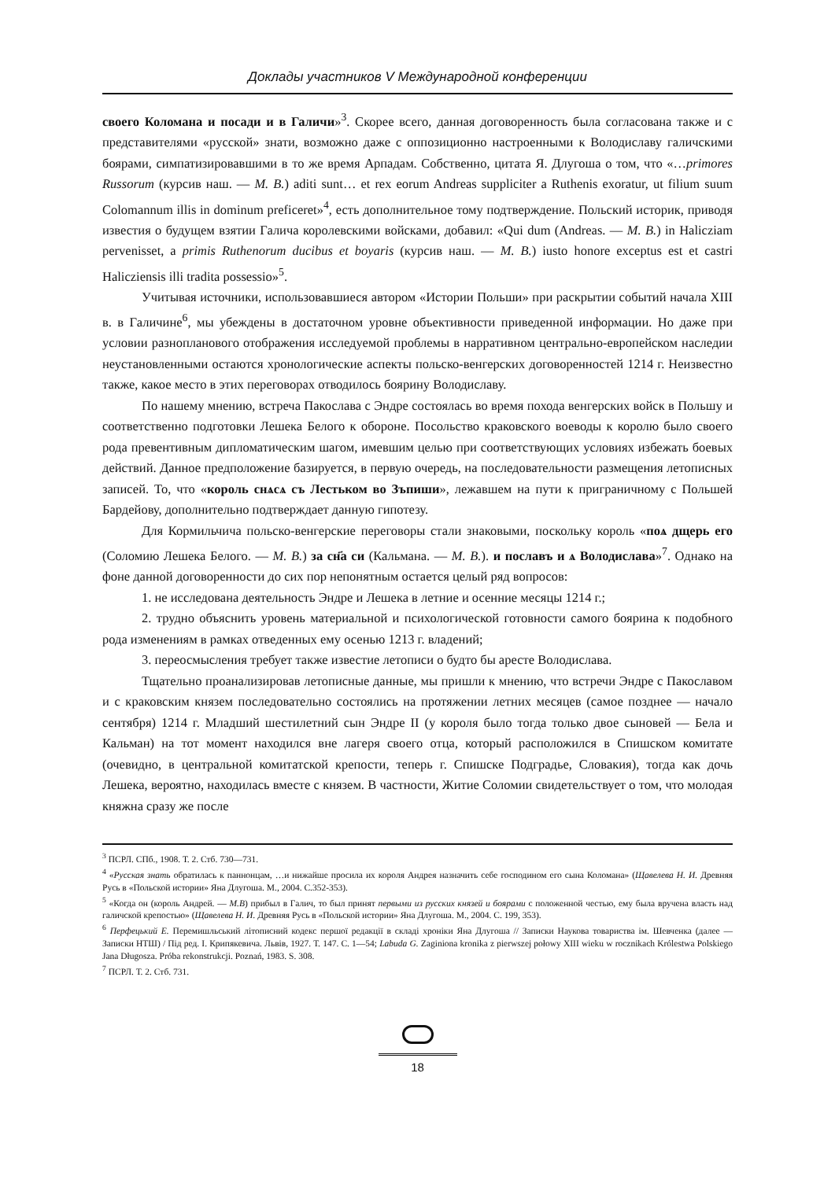Доклады участников V Международной конференции
своего Коломана и посади и в Галичи»<sup>3</sup>. Скорее всего, данная договоренность была согласована также и с представителями «русской» знати, возможно даже с оппозиционно настроенными к Володиславу галичскими боярами, симпатизировавшими в то же время Арпадам. Собственно, цитата Я. Длугоша о том, что «…primores Russorum (курсив наш. — М. В.) aditi sunt… et rex eorum Andreas suppliciter a Ruthenis exoratur, ut filium suum Colomannum illis in dominum preficeret»<sup>4</sup>, есть дополнительное тому подтверждение. Польский историк, приводя известия о будущем взятии Галича королевскими войсками, добавил: «Qui dum (Andreas. — М. В.) in Haliczіam pervenisset, a primis Ruthenorum ducibus et boyaris (курсив наш. — М. В.) iusto honore exceptus est et castri Haliczіensis illi tradita possessio»<sup>5</sup>.
Учитывая источники, использовавшиеся автором «Истории Польши» при раскрытии событий начала XIII в. в Галичине<sup>6</sup>, мы убеждены в достаточном уровне объективности приведенной информации. Но даже при условии разнопланового отображения исследуемой проблемы в нарративном центрально-европейском наследии неустановленными остаются хронологические аспекты польско-венгерских договоренностей 1214 г. Неизвестно также, какое место в этих переговорах отводилось боярину Володиславу.
По нашему мнению, встреча Пакослава с Эндре состоялась во время похода венгерских войск в Польшу и соответственно подготовки Лешека Белого к обороне. Посольство краковского воеводы к королю было своего рода превентивным дипломатическим шагом, имевшим целью при соответствующих условиях избежать боевых действий. Данное предположение базируется, в первую очередь, на последовательности размещения летописных записей. То, что «король снѧсѧ съ Лестьком во Зъпиши», лежавшем на пути к приграничному с Польшей Бардейову, дополнительно подтверждает данную гипотезу.
Для Кормильчича польско-венгерские переговоры стали знаковыми, поскольку король «поѧ дщерь его (Соломию Лешека Белого. — М. В.) за сн҃а си (Кальмана. — М. В.). и пославъ и ѧ Володислава»<sup>7</sup>. Однако на фоне данной договоренности до сих пор непонятным остается целый ряд вопросов:
1. не исследована деятельность Эндре и Лешека в летние и осенние месяцы 1214 г.;
2. трудно объяснить уровень материальной и психологической готовности самого боярина к подобного рода изменениям в рамках отведенных ему осенью 1213 г. владений;
3. переосмысления требует также известие летописи о будто бы аресте Володислава.
Тщательно проанализировав летописные данные, мы пришли к мнению, что встречи Эндре с Пакославом и с краковским князем последовательно состоялись на протяжении летних месяцев (самое позднее — начало сентября) 1214 г. Младший шестилетний сын Эндре II (у короля было тогда только двое сыновей — Бела и Кальман) на тот момент находился вне лагеря своего отца, который расположился в Спишском комитате (очевидно, в центральной комитатской крепости, теперь г. Спишске Подградье, Словакия), тогда как дочь Лешека, вероятно, находилась вместе с князем. В частности, Житие Соломии свидетельствует о том, что молодая княжна сразу же после
<sup>3</sup> ПСРЛ. СПб., 1908. Т. 2. Стб. 730—731.
<sup>4</sup> «Русская знать обратилась к паннонцам, …и нижайше просила их короля Андрея назначить себе господином его сына Коломана» (Щавелева Н. И. Древняя Русь в «Польской истории» Яна Длугоша. М., 2004. С.352-353).
<sup>5</sup> «Когда он (король Андрей. — М.В) прибыл в Галич, то был принят первыми из русских князей и боярами с положенной честью, ему была вручена власть над галичской крепостью» (Щавелева Н. И. Древняя Русь в «Польской истории» Яна Длугоша. М., 2004. С. 199, 353).
<sup>6</sup> Перфецький Е. Перемишльський літописний кодекс першої редакції в складі хроніки Яна Длугоша // Записки Наукова товариства ім. Шевченка (далее — Записки НТШ) / Під ред. І. Крипякевича. Львів, 1927. Т. 147. С. 1—54; Labuda G. Zaginiona kronika z pierwszej połowy XIII wieku w rocznikach Królestwa Polskiego Jana Długosza. Próba rekonstrukcji. Poznań, 1983. S. 308.
<sup>7</sup> ПСРЛ. Т. 2. Стб. 731.
18